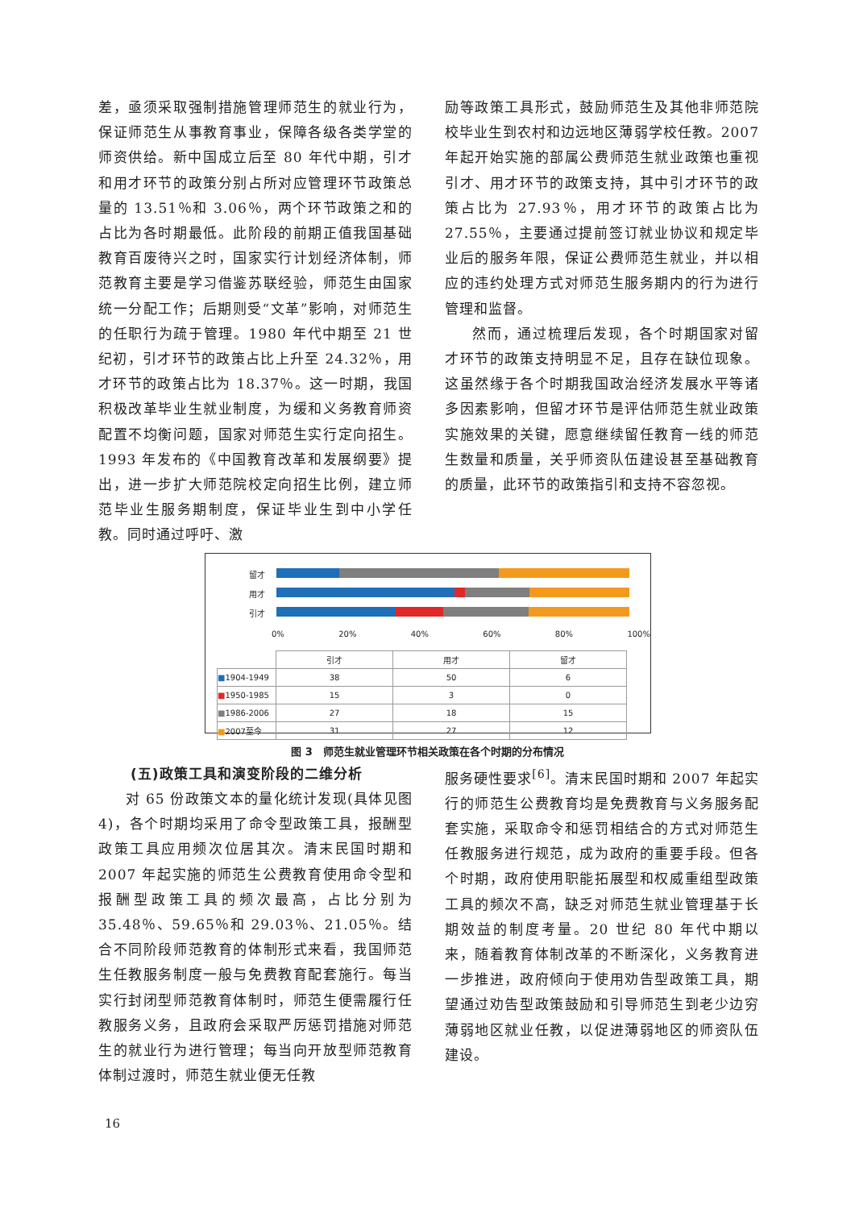差，亟须采取强制措施管理师范生的就业行为，保证师范生从事教育事业，保障各级各类学堂的师资供给。新中国成立后至 80 年代中期，引才和用才环节的政策分别占所对应管理环节政策总量的 13.51％和 3.06％，两个环节政策之和的占比为各时期最低。此阶段的前期正值我国基础教育百废待兴之时，国家实行计划经济体制，师范教育主要是学习借鉴苏联经验，师范生由国家统一分配工作；后期则受“文革”影响，对师范生的任职行为疏于管理。1980 年代中期至 21 世纪初，引才环节的政策占比上升至 24.32％，用才环节的政策占比为 18.37％。这一时期，我国积极改革毕业生就业制度，为缓和义务教育师资配置不均衡问题，国家对师范生实行定向招生。1993 年发布的《中国教育改革和发展纲要》提出，进一步扩大师范院校定向招生比例，建立师范毕业生服务期制度，保证毕业生到中小学任教。同时通过呼吁、激
励等政策工具形式，鼓励师范生及其他非师范院校毕业生到农村和边远地区薄弱学校任教。2007 年起开始实施的部属公费师范生就业政策也重视引才、用才环节的政策支持，其中引才环节的政策占比为 27.93％，用才环节的政策占比为 27.55％，主要通过提前签订就业协议和规定毕业后的服务年限，保证公费师范生就业，并以相应的违约处理方式对师范生服务期内的行为进行管理和监督。
然而，通过梳理后发现，各个时期国家对留才环节的政策支持明显不足，且存在缺位现象。这虽然缘于各个时期我国政治经济发展水平等诸多因素影响，但留才环节是评估师范生就业政策实施效果的关键，愿意继续留任教育一线的师范生数量和质量，关乎师资队伍建设甚至基础教育的质量，此环节的政策指引和支持不容忽视。
留才
用才
引才
0% 20% 40% 60% 80% 100%
| | 引才 | 用才 | 留才 |
| --- | --- | --- | --- |
| ■ 1904-1949 | 38 | 50 | 6 |
| ■ 1950-1985 | 15 | 3 | 0 |
| ■ 1986-2006 | 27 | 18 | 15 |
| ■ 2007至今 | 31 | 27 | 12 |
图 3　师范生就业管理环节相关政策在各个时期的分布情况
(五)政策工具和演变阶段的二维分析
对 65 份政策文本的量化统计发现(具体见图 4)，各个时期均采用了命令型政策工具，报酬型政策工具应用频次位居其次。清末民国时期和 2007 年起实施的师范生公费教育使用命令型和报酬型政策工具的频次最高，占比分别为 35.48％、59.65％和 29.03％、21.05％。结合不同阶段师范教育的体制形式来看，我国师范生任教服务制度一般与免费教育配套施行。每当实行封闭型师范教育体制时，师范生便需履行任教服务义务，且政府会采取严厉惩罚措施对师范生的就业行为进行管理；每当向开放型师范教育体制过渡时，师范生就业便无任教
服务硬性要求<sup>[6]</sup>。清末民国时期和 2007 年起实行的师范生公费教育均是免费教育与义务服务配套实施，采取命令和惩罚相结合的方式对师范生任教服务进行规范，成为政府的重要手段。但各个时期，政府使用职能拓展型和权威重组型政策工具的频次不高，缺乏对师范生就业管理基于长期效益的制度考量。20 世纪 80 年代中期以来，随着教育体制改革的不断深化，义务教育进一步推进，政府倾向于使用劝告型政策工具，期望通过劝告型政策鼓励和引导师范生到老少边穷薄弱地区就业任教，以促进薄弱地区的师资队伍建设。
16